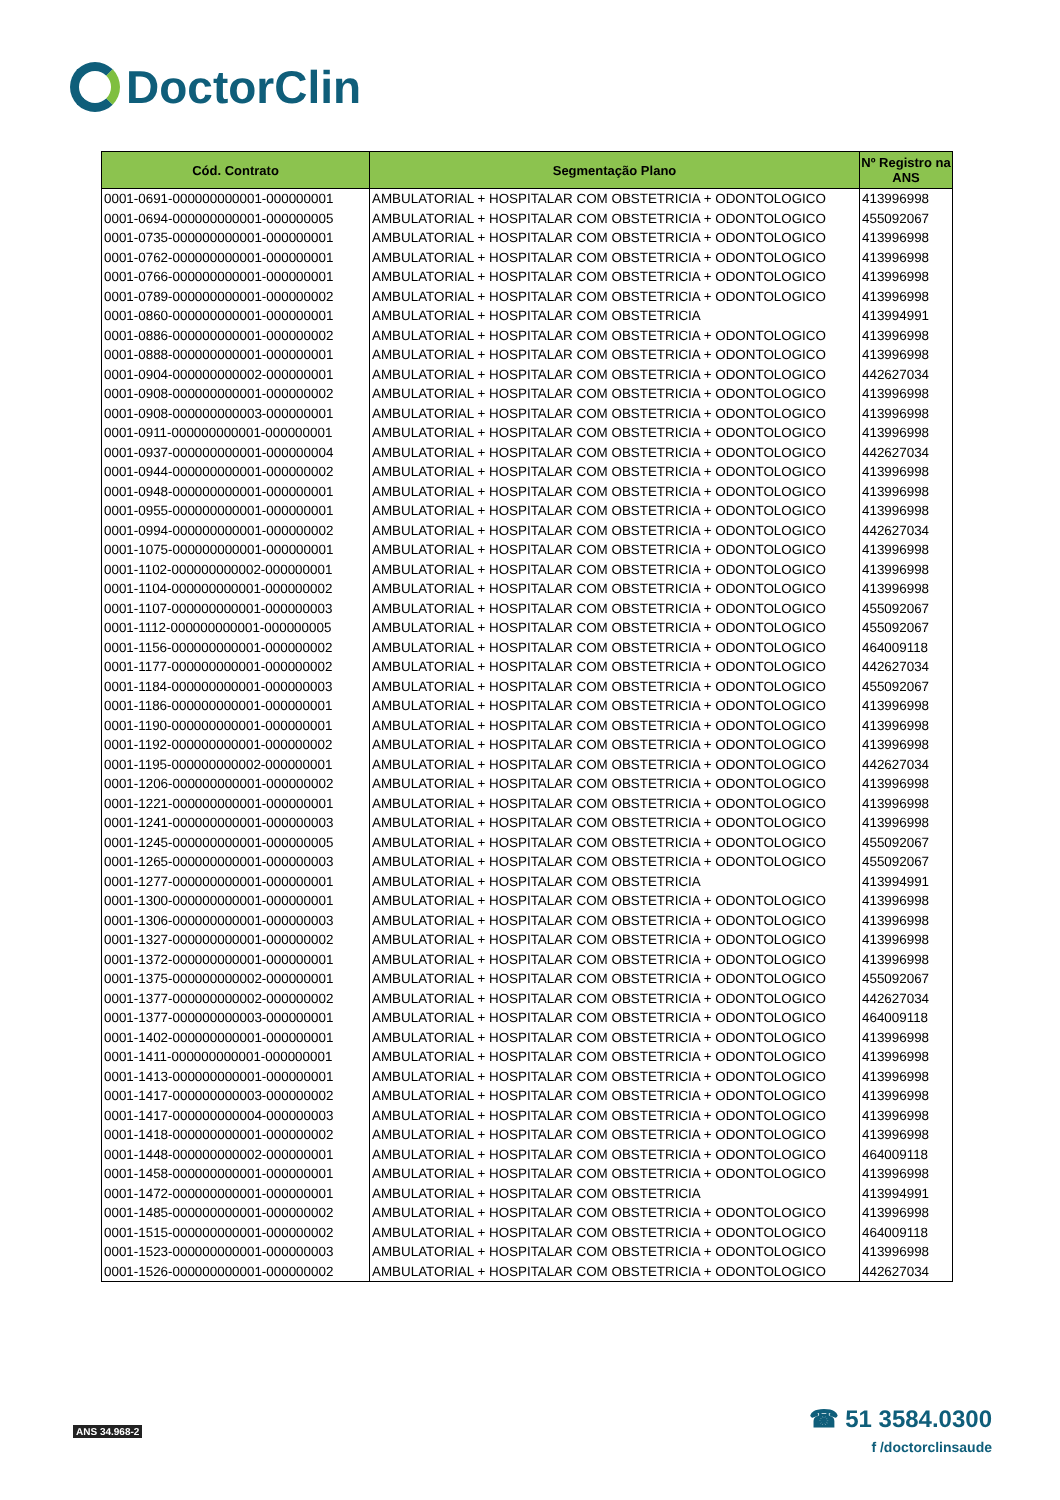DoctorClin
| Cód. Contrato | Segmentação Plano | Nº Registro na ANS |
| --- | --- | --- |
| 0001-0691-000000000001-000000001 | AMBULATORIAL + HOSPITALAR COM OBSTETRICIA + ODONTOLOGICO | 413996998 |
| 0001-0694-000000000001-000000005 | AMBULATORIAL + HOSPITALAR COM OBSTETRICIA + ODONTOLOGICO | 455092067 |
| 0001-0735-000000000001-000000001 | AMBULATORIAL + HOSPITALAR COM OBSTETRICIA + ODONTOLOGICO | 413996998 |
| 0001-0762-000000000001-000000001 | AMBULATORIAL + HOSPITALAR COM OBSTETRICIA + ODONTOLOGICO | 413996998 |
| 0001-0766-000000000001-000000001 | AMBULATORIAL + HOSPITALAR COM OBSTETRICIA + ODONTOLOGICO | 413996998 |
| 0001-0789-000000000001-000000002 | AMBULATORIAL + HOSPITALAR COM OBSTETRICIA + ODONTOLOGICO | 413996998 |
| 0001-0860-000000000001-000000001 | AMBULATORIAL + HOSPITALAR COM OBSTETRICIA | 413994991 |
| 0001-0886-000000000001-000000002 | AMBULATORIAL + HOSPITALAR COM OBSTETRICIA + ODONTOLOGICO | 413996998 |
| 0001-0888-000000000001-000000001 | AMBULATORIAL + HOSPITALAR COM OBSTETRICIA + ODONTOLOGICO | 413996998 |
| 0001-0904-000000000002-000000001 | AMBULATORIAL + HOSPITALAR COM OBSTETRICIA + ODONTOLOGICO | 442627034 |
| 0001-0908-000000000001-000000002 | AMBULATORIAL + HOSPITALAR COM OBSTETRICIA + ODONTOLOGICO | 413996998 |
| 0001-0908-000000000003-000000001 | AMBULATORIAL + HOSPITALAR COM OBSTETRICIA + ODONTOLOGICO | 413996998 |
| 0001-0911-000000000001-000000001 | AMBULATORIAL + HOSPITALAR COM OBSTETRICIA + ODONTOLOGICO | 413996998 |
| 0001-0937-000000000001-000000004 | AMBULATORIAL + HOSPITALAR COM OBSTETRICIA + ODONTOLOGICO | 442627034 |
| 0001-0944-000000000001-000000002 | AMBULATORIAL + HOSPITALAR COM OBSTETRICIA + ODONTOLOGICO | 413996998 |
| 0001-0948-000000000001-000000001 | AMBULATORIAL + HOSPITALAR COM OBSTETRICIA + ODONTOLOGICO | 413996998 |
| 0001-0955-000000000001-000000001 | AMBULATORIAL + HOSPITALAR COM OBSTETRICIA + ODONTOLOGICO | 413996998 |
| 0001-0994-000000000001-000000002 | AMBULATORIAL + HOSPITALAR COM OBSTETRICIA + ODONTOLOGICO | 442627034 |
| 0001-1075-000000000001-000000001 | AMBULATORIAL + HOSPITALAR COM OBSTETRICIA + ODONTOLOGICO | 413996998 |
| 0001-1102-000000000002-000000001 | AMBULATORIAL + HOSPITALAR COM OBSTETRICIA + ODONTOLOGICO | 413996998 |
| 0001-1104-000000000001-000000002 | AMBULATORIAL + HOSPITALAR COM OBSTETRICIA + ODONTOLOGICO | 413996998 |
| 0001-1107-000000000001-000000003 | AMBULATORIAL + HOSPITALAR COM OBSTETRICIA + ODONTOLOGICO | 455092067 |
| 0001-1112-000000000001-000000005 | AMBULATORIAL + HOSPITALAR COM OBSTETRICIA + ODONTOLOGICO | 455092067 |
| 0001-1156-000000000001-000000002 | AMBULATORIAL + HOSPITALAR COM OBSTETRICIA + ODONTOLOGICO | 464009118 |
| 0001-1177-000000000001-000000002 | AMBULATORIAL + HOSPITALAR COM OBSTETRICIA + ODONTOLOGICO | 442627034 |
| 0001-1184-000000000001-000000003 | AMBULATORIAL + HOSPITALAR COM OBSTETRICIA + ODONTOLOGICO | 455092067 |
| 0001-1186-000000000001-000000001 | AMBULATORIAL + HOSPITALAR COM OBSTETRICIA + ODONTOLOGICO | 413996998 |
| 0001-1190-000000000001-000000001 | AMBULATORIAL + HOSPITALAR COM OBSTETRICIA + ODONTOLOGICO | 413996998 |
| 0001-1192-000000000001-000000002 | AMBULATORIAL + HOSPITALAR COM OBSTETRICIA + ODONTOLOGICO | 413996998 |
| 0001-1195-000000000002-000000001 | AMBULATORIAL + HOSPITALAR COM OBSTETRICIA + ODONTOLOGICO | 442627034 |
| 0001-1206-000000000001-000000002 | AMBULATORIAL + HOSPITALAR COM OBSTETRICIA + ODONTOLOGICO | 413996998 |
| 0001-1221-000000000001-000000001 | AMBULATORIAL + HOSPITALAR COM OBSTETRICIA + ODONTOLOGICO | 413996998 |
| 0001-1241-000000000001-000000003 | AMBULATORIAL + HOSPITALAR COM OBSTETRICIA + ODONTOLOGICO | 413996998 |
| 0001-1245-000000000001-000000005 | AMBULATORIAL + HOSPITALAR COM OBSTETRICIA + ODONTOLOGICO | 455092067 |
| 0001-1265-000000000001-000000003 | AMBULATORIAL + HOSPITALAR COM OBSTETRICIA + ODONTOLOGICO | 455092067 |
| 0001-1277-000000000001-000000001 | AMBULATORIAL + HOSPITALAR COM OBSTETRICIA | 413994991 |
| 0001-1300-000000000001-000000001 | AMBULATORIAL + HOSPITALAR COM OBSTETRICIA + ODONTOLOGICO | 413996998 |
| 0001-1306-000000000001-000000003 | AMBULATORIAL + HOSPITALAR COM OBSTETRICIA + ODONTOLOGICO | 413996998 |
| 0001-1327-000000000001-000000002 | AMBULATORIAL + HOSPITALAR COM OBSTETRICIA + ODONTOLOGICO | 413996998 |
| 0001-1372-000000000001-000000001 | AMBULATORIAL + HOSPITALAR COM OBSTETRICIA + ODONTOLOGICO | 413996998 |
| 0001-1375-000000000002-000000001 | AMBULATORIAL + HOSPITALAR COM OBSTETRICIA + ODONTOLOGICO | 455092067 |
| 0001-1377-000000000002-000000002 | AMBULATORIAL + HOSPITALAR COM OBSTETRICIA + ODONTOLOGICO | 442627034 |
| 0001-1377-000000000003-000000001 | AMBULATORIAL + HOSPITALAR COM OBSTETRICIA + ODONTOLOGICO | 464009118 |
| 0001-1402-000000000001-000000001 | AMBULATORIAL + HOSPITALAR COM OBSTETRICIA + ODONTOLOGICO | 413996998 |
| 0001-1411-000000000001-000000001 | AMBULATORIAL + HOSPITALAR COM OBSTETRICIA + ODONTOLOGICO | 413996998 |
| 0001-1413-000000000001-000000001 | AMBULATORIAL + HOSPITALAR COM OBSTETRICIA + ODONTOLOGICO | 413996998 |
| 0001-1417-000000000003-000000002 | AMBULATORIAL + HOSPITALAR COM OBSTETRICIA + ODONTOLOGICO | 413996998 |
| 0001-1417-000000000004-000000003 | AMBULATORIAL + HOSPITALAR COM OBSTETRICIA + ODONTOLOGICO | 413996998 |
| 0001-1418-000000000001-000000002 | AMBULATORIAL + HOSPITALAR COM OBSTETRICIA + ODONTOLOGICO | 413996998 |
| 0001-1448-000000000002-000000001 | AMBULATORIAL + HOSPITALAR COM OBSTETRICIA + ODONTOLOGICO | 464009118 |
| 0001-1458-000000000001-000000001 | AMBULATORIAL + HOSPITALAR COM OBSTETRICIA + ODONTOLOGICO | 413996998 |
| 0001-1472-000000000001-000000001 | AMBULATORIAL + HOSPITALAR COM OBSTETRICIA | 413994991 |
| 0001-1485-000000000001-000000002 | AMBULATORIAL + HOSPITALAR COM OBSTETRICIA + ODONTOLOGICO | 413996998 |
| 0001-1515-000000000001-000000002 | AMBULATORIAL + HOSPITALAR COM OBSTETRICIA + ODONTOLOGICO | 464009118 |
| 0001-1523-000000000001-000000003 | AMBULATORIAL + HOSPITALAR COM OBSTETRICIA + ODONTOLOGICO | 413996998 |
| 0001-1526-000000000001-000000002 | AMBULATORIAL + HOSPITALAR COM OBSTETRICIA + ODONTOLOGICO | 442627034 |
ANS 34.968-2
☎ 51 3584.0300
f /doctorclinsaude